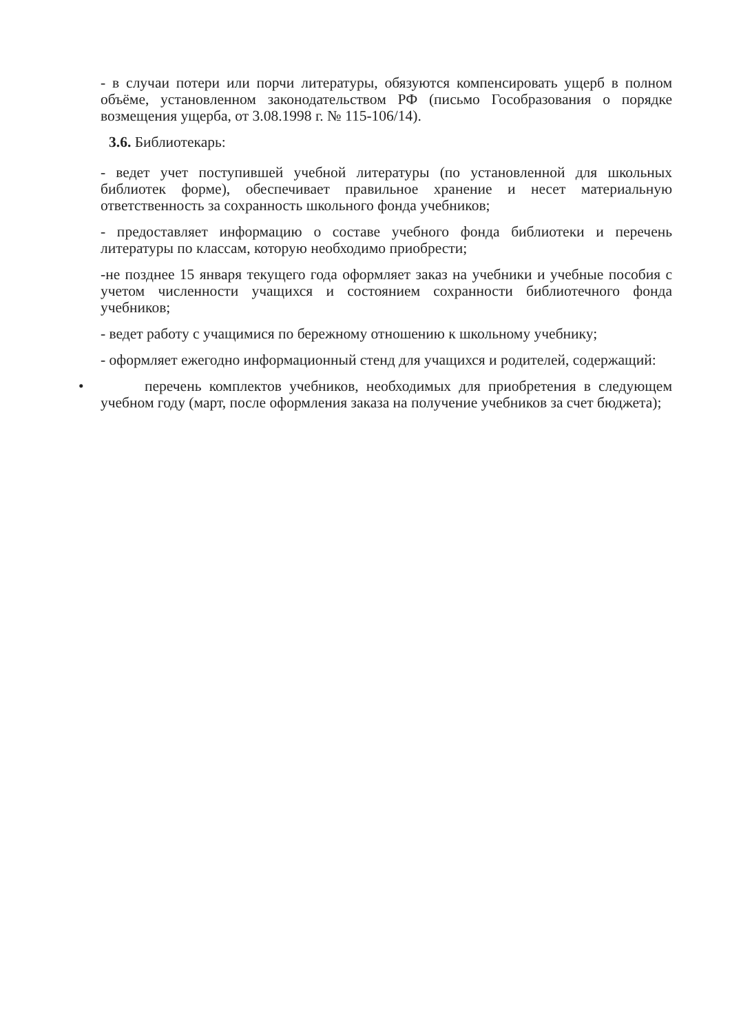- в случаи потери или порчи литературы, обязуются компенсировать ущерб в полном объёме, установленном законодательством РФ (письмо Гособразования о порядке возмещения ущерба, от 3.08.1998 г. № 115-106/14).
3.6. Библиотекарь:
- ведет учет поступившей учебной литературы (по установленной для школьных библиотек форме), обеспечивает правильное хранение и несет материальную ответственность за сохранность школьного фонда учебников;
- предоставляет информацию о составе учебного фонда библиотеки и перечень литературы по классам, которую необходимо приобрести;
-не позднее 15 января текущего года оформляет заказ на учебники и учебные пособия с учетом численности учащихся и состоянием сохранности библиотечного фонда учебников;
- ведет работу с учащимися по бережному отношению к школьному учебнику;
- оформляет ежегодно информационный стенд для учащихся и родителей, содержащий:
• перечень комплектов учебников, необходимых для приобретения в следующем учебном году (март, после оформления заказа на получение учебников за счет бюджета);